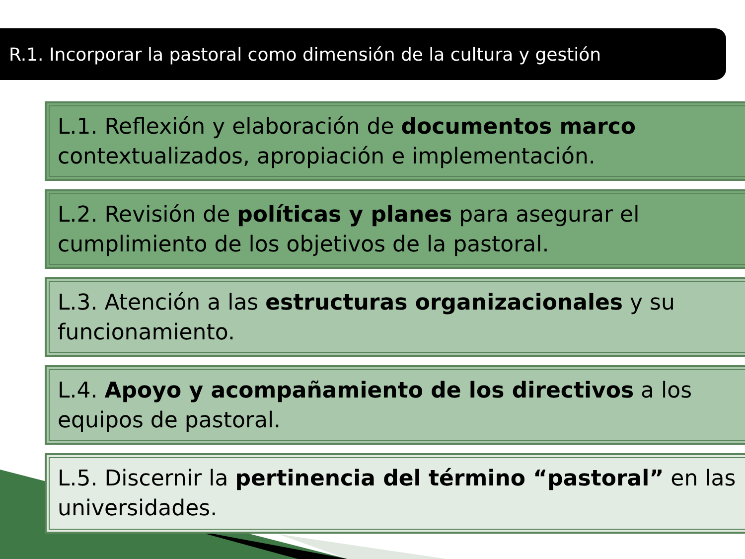R.1. Incorporar la pastoral como dimensión de la cultura y gestión
L.1. Reflexión y elaboración de documentos marco contextualizados, apropiación e implementación.
L.2. Revisión de políticas y planes para asegurar el cumplimiento de los objetivos de la pastoral.
L.3. Atención a las estructuras organizacionales y su funcionamiento.
L.4. Apoyo y acompañamiento de los directivos a los equipos de pastoral.
L.5. Discernir la pertinencia del término “pastoral” en las universidades.